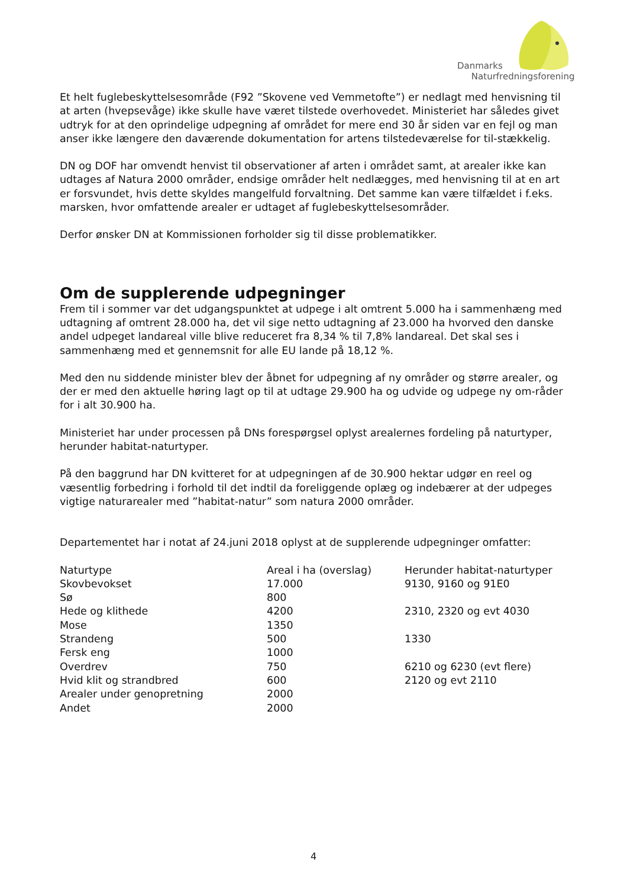Danmarks
Naturfredningsforening
Et helt fuglebeskyttelsesområde (F92 ”Skovene ved Vemmetofte”) er nedlagt med henvisning til at arten (hvepsevåge) ikke skulle have været tilstede overhovedet. Ministeriet har således givet udtryk for at den oprindelige udpegning af området for mere end 30 år siden var en fejl og man anser ikke længere den daværende dokumentation for artens tilstedeværelse for til-stækkelig.
DN og DOF har omvendt henvist til observationer af arten i området samt, at arealer ikke kan udtages af Natura 2000 områder, endsige områder helt nedlægges, med henvisning til at en art er forsvundet, hvis dette skyldes mangelfuld forvaltning. Det samme kan være tilfældet i f.eks. marsken, hvor omfattende arealer er udtaget af fuglebeskyttelsesområder.
Derfor ønsker DN at Kommissionen forholder sig til disse problematikker.
Om de supplerende udpegninger
Frem til i sommer var det udgangspunktet at udpege i alt omtrent 5.000 ha i sammenhæng med udtagning af omtrent 28.000 ha, det vil sige netto udtagning af 23.000 ha hvorved den danske andel udpeget landareal ville blive reduceret fra 8,34 % til 7,8% landareal. Det skal ses i sammenhæng med et gennemsnit for alle EU lande på 18,12 %.
Med den nu siddende minister blev der åbnet for udpegning af ny områder og større arealer, og der er med den aktuelle høring lagt op til at udtage 29.900 ha og udvide og udpege ny om-råder for i alt 30.900 ha.
Ministeriet har under processen på DNs forespørgsel oplyst arealernes fordeling på naturtyper, herunder habitat-naturtyper.
På den baggrund har DN kvitteret for at udpegningen af de 30.900 hektar udgør en reel og væsentlig forbedring i forhold til det indtil da foreliggende oplæg og indebærer at der udpeges vigtige naturarealer med ”habitat-natur” som natura 2000 områder.
Departementet har i notat af 24.juni 2018 oplyst at de supplerende udpegninger omfatter:
| Naturtype | Areal i ha (overslag) | Herunder habitat-naturtyper |
| --- | --- | --- |
| Skovbevokset | 17.000 | 9130, 9160 og 91E0 |
| Sø | 800 | |
| Hede og klithede | 4200 | 2310, 2320 og evt 4030 |
| Mose | 1350 | |
| Strandeng | 500 | 1330 |
| Fersk eng | 1000 | |
| Overdrev | 750 | 6210 og 6230 (evt flere) |
| Hvid klit og strandbred | 600 | 2120 og evt 2110 |
| Arealer under genopretning | 2000 | |
| Andet | 2000 | |
4